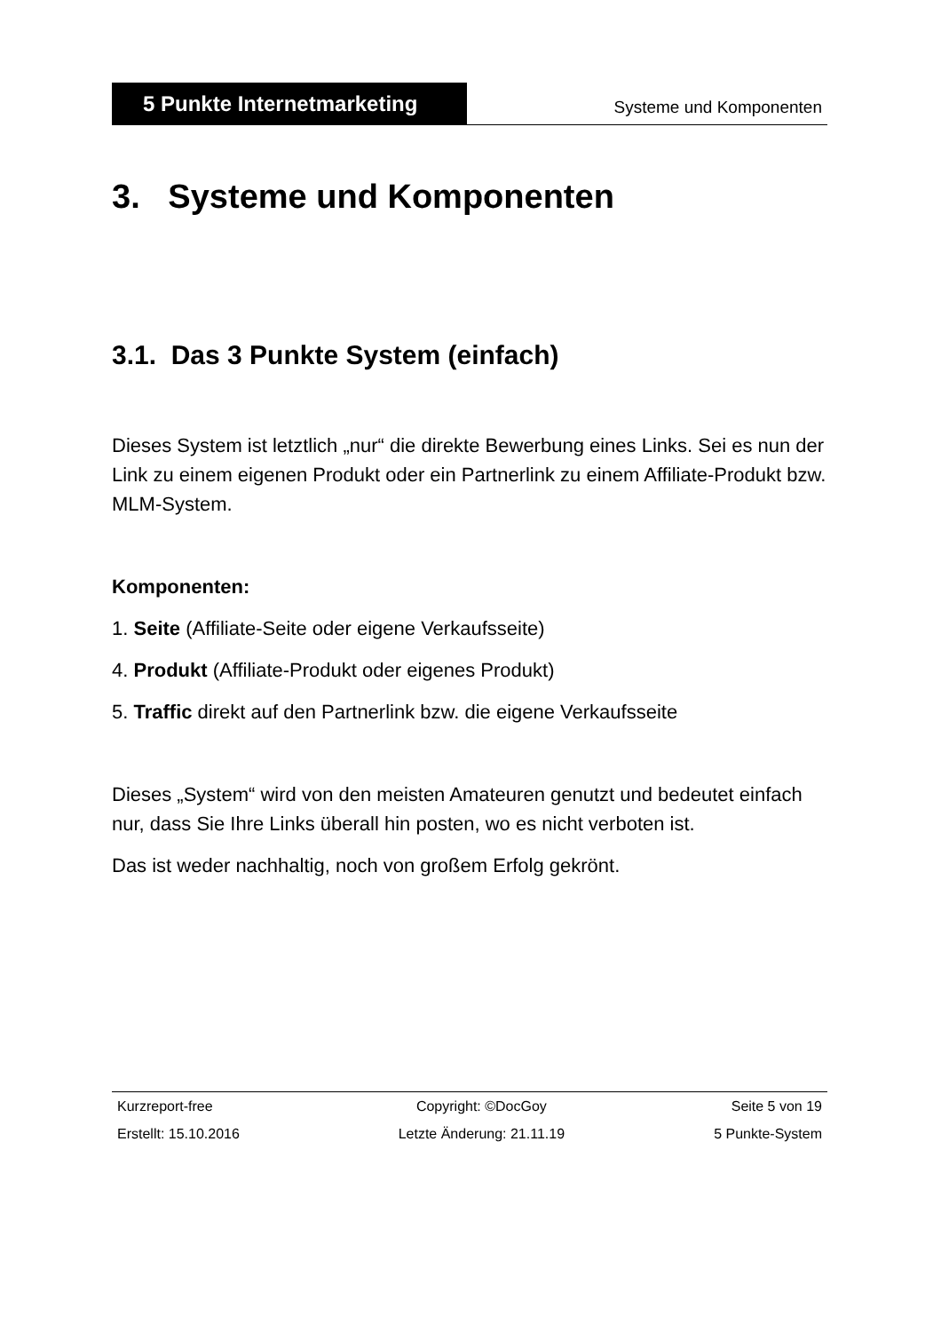5 Punkte Internetmarketing
Systeme und Komponenten
3. Systeme und Komponenten
3.1. Das 3 Punkte System (einfach)
Dieses System ist letztlich „nur“ die direkte Bewerbung eines Links. Sei es nun der Link zu einem eigenen Produkt oder ein Partnerlink zu einem Affiliate-Produkt bzw. MLM-System.
Komponenten:
1. Seite (Affiliate-Seite oder eigene Verkaufsseite)
4. Produkt (Affiliate-Produkt oder eigenes Produkt)
5. Traffic direkt auf den Partnerlink bzw. die eigene Verkaufsseite
Dieses „System“ wird von den meisten Amateuren genutzt und bedeutet einfach nur, dass Sie Ihre Links überall hin posten, wo es nicht verboten ist.
Das ist weder nachhaltig, noch von großem Erfolg gekrönt.
| Kurzreport-free | Copyright: ©DocGoy | Seite 5 von 19 |
| Erstellt: 15.10.2016 | Letzte Änderung: 21.11.19 | 5 Punkte-System |